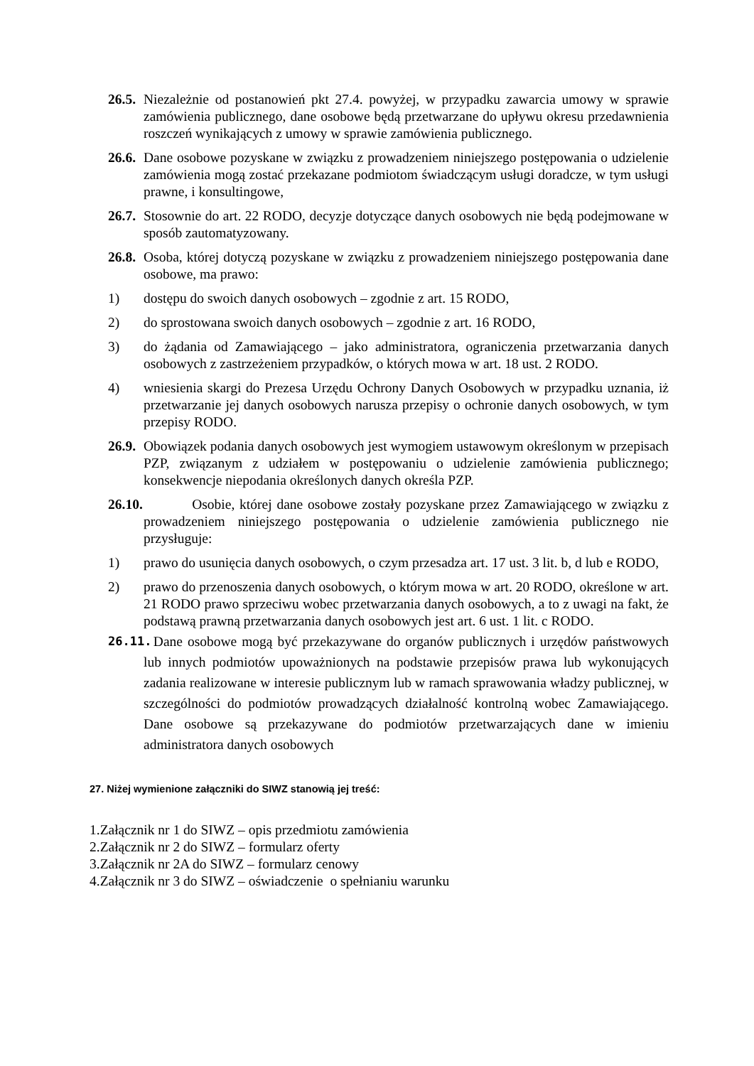26.5. Niezależnie od postanowień pkt 27.4. powyżej, w przypadku zawarcia umowy w sprawie zamówienia publicznego, dane osobowe będą przetwarzane do upływu okresu przedawnienia roszczeń wynikających z umowy w sprawie zamówienia publicznego.
26.6. Dane osobowe pozyskane w związku z prowadzeniem niniejszego postępowania o udzielenie zamówienia mogą zostać przekazane podmiotom świadczącym usługi doradcze, w tym usługi prawne, i konsultingowe,
26.7. Stosownie do art. 22 RODO, decyzje dotyczące danych osobowych nie będą podejmowane w sposób zautomatyzowany.
26.8. Osoba, której dotyczą pozyskane w związku z prowadzeniem niniejszego postępowania dane osobowe, ma prawo:
1) dostępu do swoich danych osobowych – zgodnie z art. 15 RODO,
2) do sprostowana swoich danych osobowych – zgodnie z art. 16 RODO,
3) do żądania od Zamawiającego – jako administratora, ograniczenia przetwarzania danych osobowych z zastrzeżeniem przypadków, o których mowa w art. 18 ust. 2 RODO.
4) wniesienia skargi do Prezesa Urzędu Ochrony Danych Osobowych w przypadku uznania, iż przetwarzanie jej danych osobowych narusza przepisy o ochronie danych osobowych, w tym przepisy RODO.
26.9. Obowiązek podania danych osobowych jest wymogiem ustawowym określonym w przepisach PZP, związanym z udziałem w postępowaniu o udzielenie zamówienia publicznego; konsekwencje niepodania określonych danych określa PZP.
26.10. Osobie, której dane osobowe zostały pozyskane przez Zamawiającego w związku z prowadzeniem niniejszego postępowania o udzielenie zamówienia publicznego nie przysługuje:
1) prawo do usunięcia danych osobowych, o czym przesadza art. 17 ust. 3 lit. b, d lub e RODO,
2) prawo do przenoszenia danych osobowych, o którym mowa w art. 20 RODO, określone w art. 21 RODO prawo sprzeciwu wobec przetwarzania danych osobowych, a to z uwagi na fakt, że podstawą prawną przetwarzania danych osobowych jest art. 6 ust. 1 lit. c RODO.
26.11. Dane osobowe mogą być przekazywane do organów publicznych i urzędów państwowych lub innych podmiotów upoważnionych na podstawie przepisów prawa lub wykonujących zadania realizowane w interesie publicznym lub w ramach sprawowania władzy publicznej, w szczególności do podmiotów prowadzących działalność kontrolną wobec Zamawiającego. Dane osobowe są przekazywane do podmiotów przetwarzających dane w imieniu administratora danych osobowych
27. Niżej wymienione załączniki do SIWZ stanowią jej treść:
1.Załącznik nr 1 do SIWZ – opis przedmiotu zamówienia
2.Załącznik nr 2 do SIWZ – formularz oferty
3.Załącznik nr 2A do SIWZ – formularz cenowy
4.Załącznik nr 3 do SIWZ – oświadczenie o spełnianiu warunku